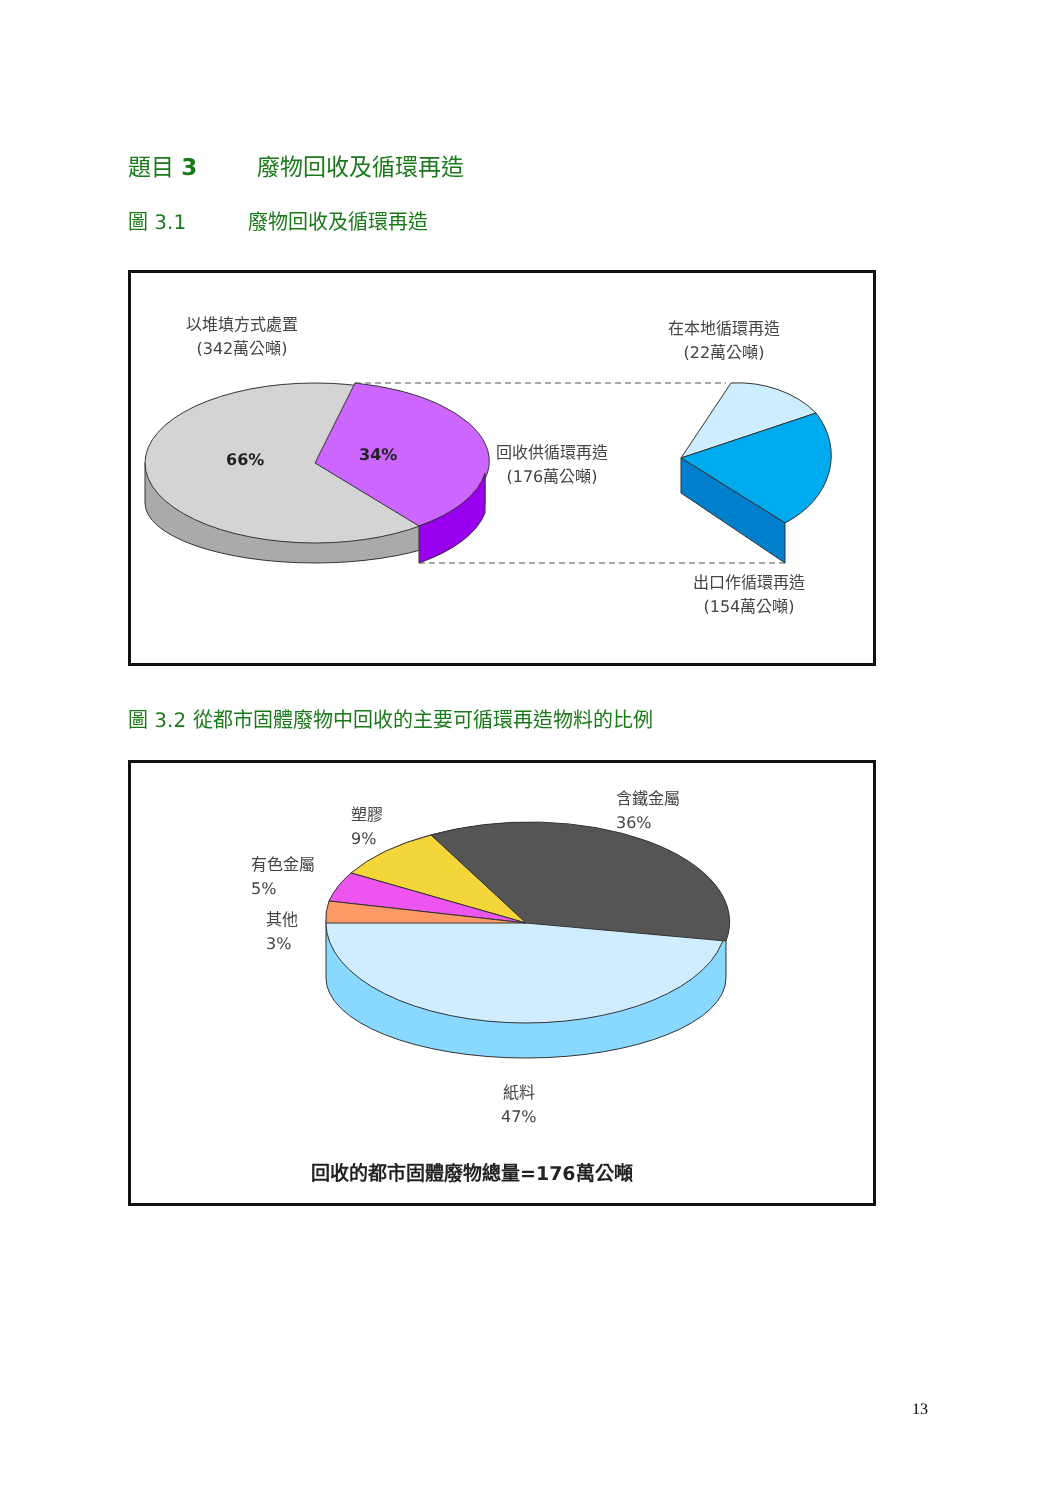題目 3 廢物回收及循環再造
圖 3.1 廢物回收及循環再造
以堆填方式處置
(342萬公噸)
在本地循環再造
(22萬公噸)
66% 34%
回收供循環再造
(176萬公噸)
出口作循環再造
(154萬公噸)
圖 3.2 從都市固體廢物中回收的主要可循環再造物料的比例
塑膠
9%
含鐵金屬
36%
有色金屬
5%
其他
3%
紙料
47%
回收的都市固體廢物總量=176萬公噸
13